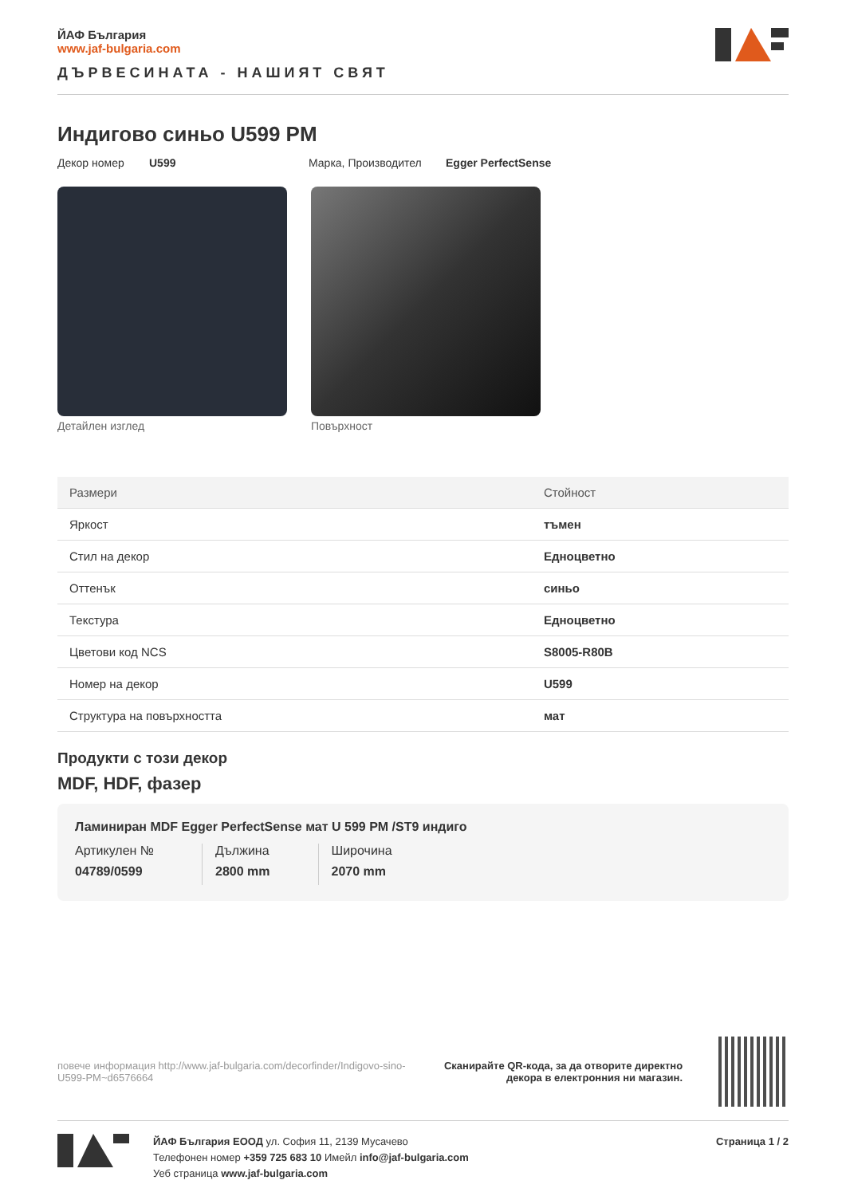ЙАФ България
www.jaf-bulgaria.com
ДЪРВЕСИНАТА - НАШИЯТ СВЯТ
Индигово синьо U599 PM
Декор номер U599 Марка, Производител Egger PerfectSense
Детайлен изглед Повърхност
| Размери | Стойност |
| --- | --- |
| Яркост | тъмен |
| Стил на декор | Едноцветно |
| Оттенък | синьо |
| Текстура | Едноцветно |
| Цветови код NCS | S8005-R80B |
| Номер на декор | U599 |
| Структура на повърхността | мат |
Продукти с този декор
MDF, HDF, фазер
Ламиниран MDF Egger PerfectSense мат U 599 PM /ST9 индиго
Артикулен №
04789/0599
Дължина
2800 mm
Широчина
2070 mm
повече информация http://www.jaf-bulgaria.com/decorfinder/Indigovo-sino-U599-PM~d6576664
Сканирайте QR-кода, за да отворите директно
декора в електронния ни магазин.
ЙАФ България ЕООД ул. София 11, 2139 Мусачево
Телефонен номер +359 725 683 10 Имейл info@jaf-bulgaria.com
Уеб страница www.jaf-bulgaria.com
Страница 1 / 2